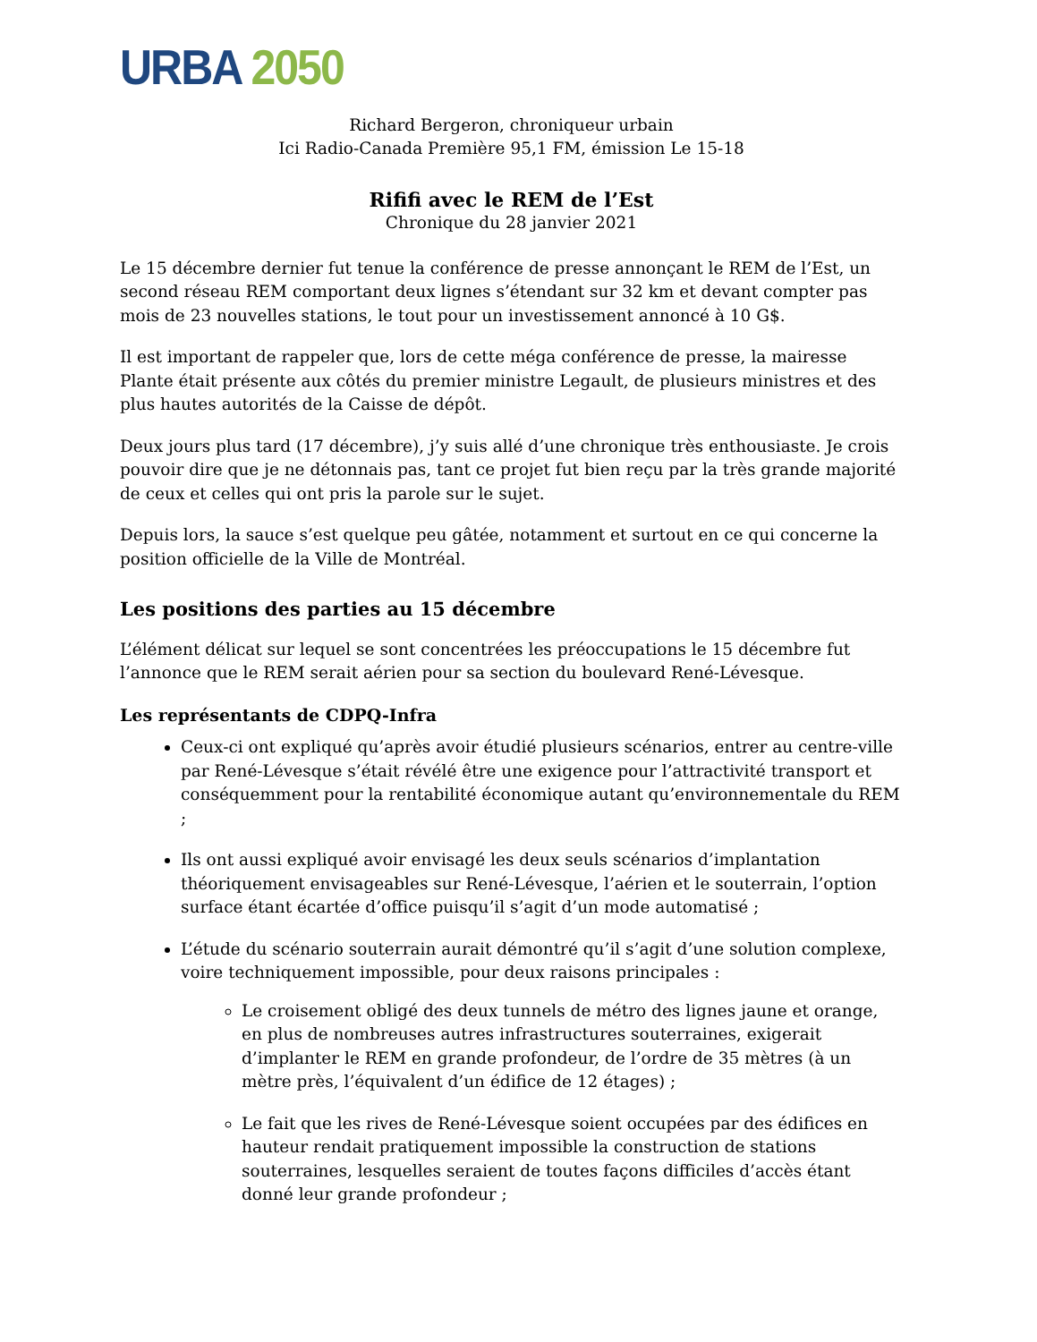URBA 2050
Richard Bergeron, chroniqueur urbain
Ici Radio-Canada Première 95,1 FM, émission Le 15-18
Rififi avec le REM de l’Est
Chronique du 28 janvier 2021
Le 15 décembre dernier fut tenue la conférence de presse annonçant le REM de l’Est, un second réseau REM comportant deux lignes s’étendant sur 32 km et devant compter pas mois de 23 nouvelles stations, le tout pour un investissement annoncé à 10 G$.
Il est important de rappeler que, lors de cette méga conférence de presse, la mairesse Plante était présente aux côtés du premier ministre Legault, de plusieurs ministres et des plus hautes autorités de la Caisse de dépôt.
Deux jours plus tard (17 décembre), j’y suis allé d’une chronique très enthousiaste. Je crois pouvoir dire que je ne détonnais pas, tant ce projet fut bien reçu par la très grande majorité de ceux et celles qui ont pris la parole sur le sujet.
Depuis lors, la sauce s’est quelque peu gâtée, notamment et surtout en ce qui concerne la position officielle de la Ville de Montréal.
Les positions des parties au 15 décembre
L’élément délicat sur lequel se sont concentrées les préoccupations le 15 décembre fut l’annonce que le REM serait aérien pour sa section du boulevard René-Lévesque.
Les représentants de CDPQ-Infra
Ceux-ci ont expliqué qu’après avoir étudié plusieurs scénarios, entrer au centre-ville par René-Lévesque s’était révélé être une exigence pour l’attractivité transport et conséquemment pour la rentabilité économique autant qu’environnementale du REM ;
Ils ont aussi expliqué avoir envisagé les deux seuls scénarios d’implantation théoriquement envisageables sur René-Lévesque, l’aérien et le souterrain, l’option surface étant écartée d’office puisqu’il s’agit d’un mode automatisé ;
L’étude du scénario souterrain aurait démontré qu’il s’agit d’une solution complexe, voire techniquement impossible, pour deux raisons principales :
Le croisement obligé des deux tunnels de métro des lignes jaune et orange, en plus de nombreuses autres infrastructures souterraines, exigerait d’implanter le REM en grande profondeur, de l’ordre de 35 mètres (à un mètre près, l’équivalent d’un édifice de 12 étages) ;
Le fait que les rives de René-Lévesque soient occupées par des édifices en hauteur rendait pratiquement impossible la construction de stations souterraines, lesquelles seraient de toutes façons difficiles d’accès étant donné leur grande profondeur ;